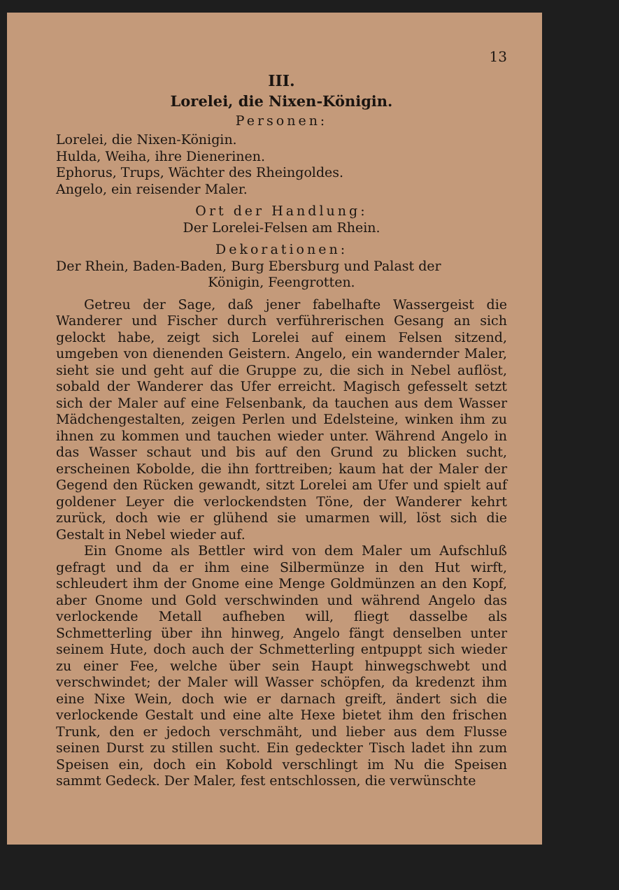13
III.
Lorelei, die Nixen-Königin.
Personen:
Lorelei, die Nixen-Königin.
Hulda, Weiha, ihre Dienerinen.
Ephorus, Trups, Wächter des Rheingoldes.
Angelo, ein reisender Maler.
Ort der Handlung:
Der Lorelei-Felsen am Rhein.
Dekorationen:
Der Rhein, Baden-Baden, Burg Ebersburg und Palast der
Königin, Feengrotten.
Getreu der Sage, daß jener fabelhafte Wassergeist die Wanderer und Fischer durch verführerischen Gesang an sich gelockt habe, zeigt sich Lorelei auf einem Felsen sitzend, umgeben von dienenden Geistern. Angelo, ein wandernder Maler, sieht sie und geht auf die Gruppe zu, die sich in Nebel auflöst, sobald der Wanderer das Ufer erreicht. Magisch gefesselt setzt sich der Maler auf eine Felsenbank, da tauchen aus dem Wasser Mädchengestalten, zeigen Perlen und Edelsteine, winken ihm zu ihnen zu kommen und tauchen wieder unter. Während Angelo in das Wasser schaut und bis auf den Grund zu blicken sucht, erscheinen Kobolde, die ihn forttreiben; kaum hat der Maler der Gegend den Rücken gewandt, sitzt Lorelei am Ufer und spielt auf goldener Leyer die verlockendsten Töne, der Wanderer kehrt zurück, doch wie er glühend sie umarmen will, löst sich die Gestalt in Nebel wieder auf.
Ein Gnome als Bettler wird von dem Maler um Aufschluß gefragt und da er ihm eine Silbermünze in den Hut wirft, schleudert ihm der Gnome eine Menge Goldmünzen an den Kopf, aber Gnome und Gold verschwinden und während Angelo das verlockende Metall aufheben will, fliegt dasselbe als Schmetterling über ihn hinweg, Angelo fängt denselben unter seinem Hute, doch auch der Schmetterling entpuppt sich wieder zu einer Fee, welche über sein Haupt hinwegschwebt und verschwindet; der Maler will Wasser schöpfen, da kredenzt ihm eine Nixe Wein, doch wie er darnach greift, ändert sich die verlockende Gestalt und eine alte Hexe bietet ihm den frischen Trunk, den er jedoch verschmäht, und lieber aus dem Flusse seinen Durst zu stillen sucht. Ein gedeckter Tisch ladet ihn zum Speisen ein, doch ein Kobold verschlingt im Nu die Speisen sammt Gedeck. Der Maler, fest entschlossen, die verwünschte